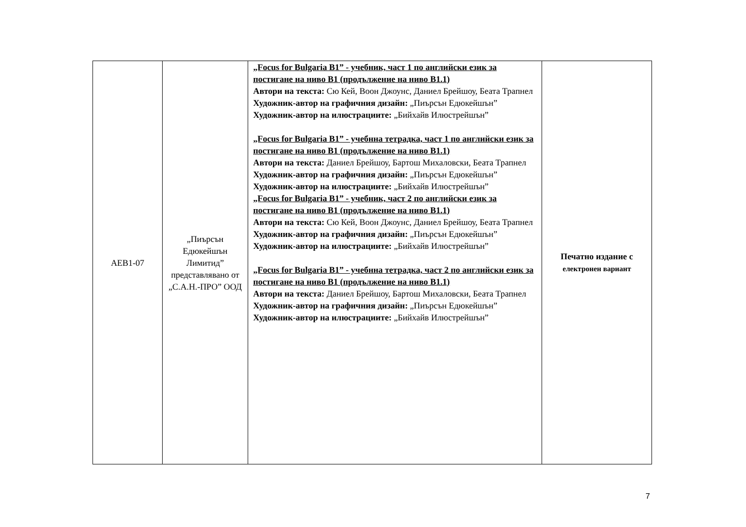| АЕВ1-07 | „Пиърсън Едюкейшън Лимитид” представлявано от „С.А.Н.-ПРО” ООД | „Focus for Bulgaria B1” - учебник, част 1 по английски език за постигане на ниво B1 (продължение на ниво B1.1) Автори на текста: Сю Кей, Воон Джоунс, Даниел Брейшоу, Беата Трапнел Художник-автор на графичния дизайн: „Пиърсън Едюкейшън” Художник-автор на илюстрациите: „Бийхайв Илюстрейшън” „Focus for Bulgaria B1” - учебнна тетрадка, част 1 по английски език за постигане на ниво B1 (продължение на ниво B1.1) Автори на текста: Даниел Брейшоу, Бартош Михаловски, Беата Трапнел Художник-автор на графичния дизайн: „Пиърсън Едюкейшън” Художник-автор на илюстрациите: „Бийхайв Илюстрейшън” „Focus for Bulgaria B1” - учебник, част 2 по английски език за постигане на ниво B1 (продължение на ниво B1.1) Автори на текста: Сю Кей, Воон Джоунс, Даниел Брейшоу, Беата Трапнел Художник-автор на графичния дизайн: „Пиърсън Едюкейшън” Художник-автор на илюстрациите: „Бийхайв Илюстрейшън” „Focus for Bulgaria B1” - учебнна тетрадка, част 2 по английски език за постигане на ниво B1 (продължение на ниво B1.1) Автори на текста: Даниел Брейшоу, Бартош Михаловски, Беата Трапнел Художник-автор на графичния дизайн: „Пиърсън Едюкейшън” Художник-автор на илюстрациите: „Бийхайв Илюстрейшън” | Печатно издание с електронен вариант |
7